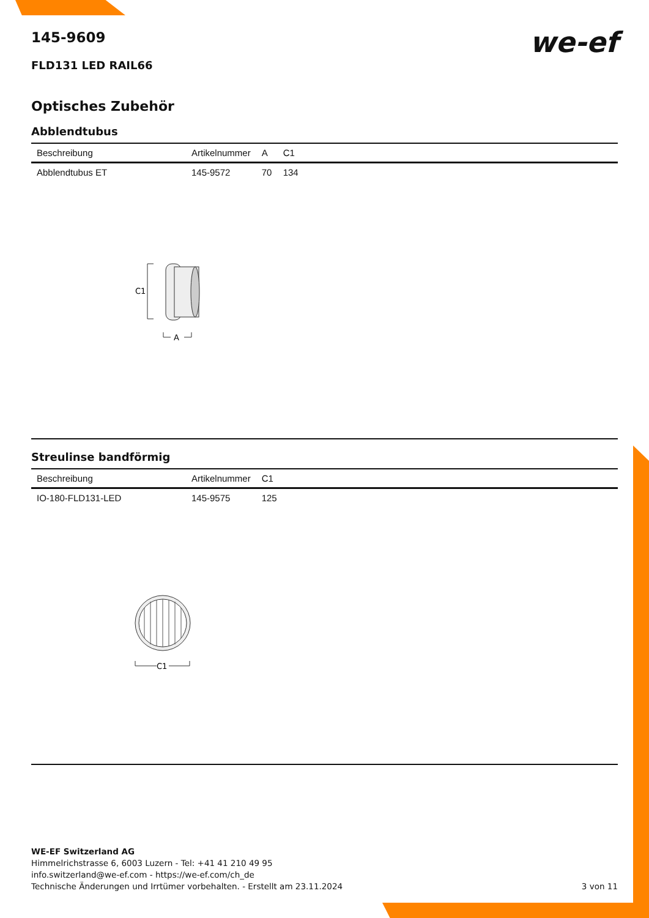we-ef
145-9609
FLD131 LED RAIL66
Optisches Zubehör
Abblendtubus
| Beschreibung | Artikelnummer | A | C1 |
| --- | --- | --- | --- |
| Abblendtubus ET | 145-9572 | 70 | 134 |
C1
A
Streulinse bandförmig
| Beschreibung | Artikelnummer | C1 |
| --- | --- | --- |
| IO-180-FLD131-LED | 145-9575 | 125 |
C1
WE-EF Switzerland AG
Himmelrichstrasse 6, 6003 Luzern - Tel: +41 41 210 49 95
info.switzerland@we-ef.com - https://we-ef.com/ch_de
Technische Änderungen und Irrtümer vorbehalten. - Erstellt am 23.11.2024 3 von 11